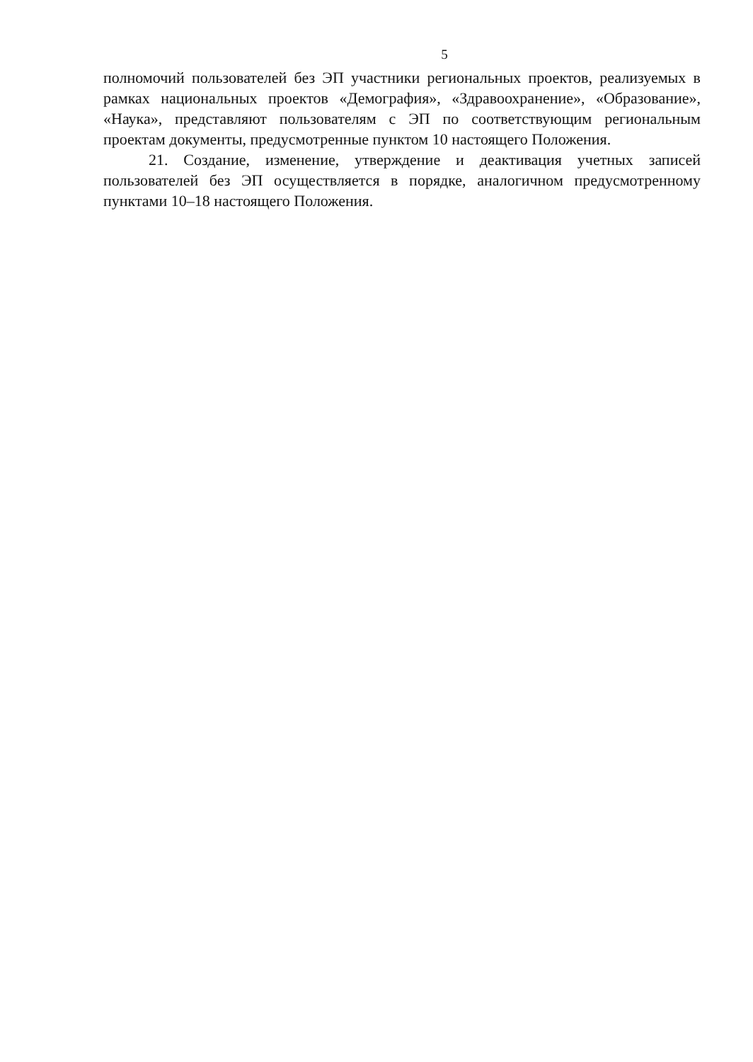5
полномочий пользователей без ЭП участники региональных проектов, реализуемых в рамках национальных проектов «Демография», «Здравоохранение», «Образование», «Наука», представляют пользователям с ЭП по соответствующим региональным проектам документы, предусмотренные пунктом 10 настоящего Положения.
21. Создание, изменение, утверждение и деактивация учетных записей пользователей без ЭП осуществляется в порядке, аналогичном предусмотренному пунктами 10–18 настоящего Положения.